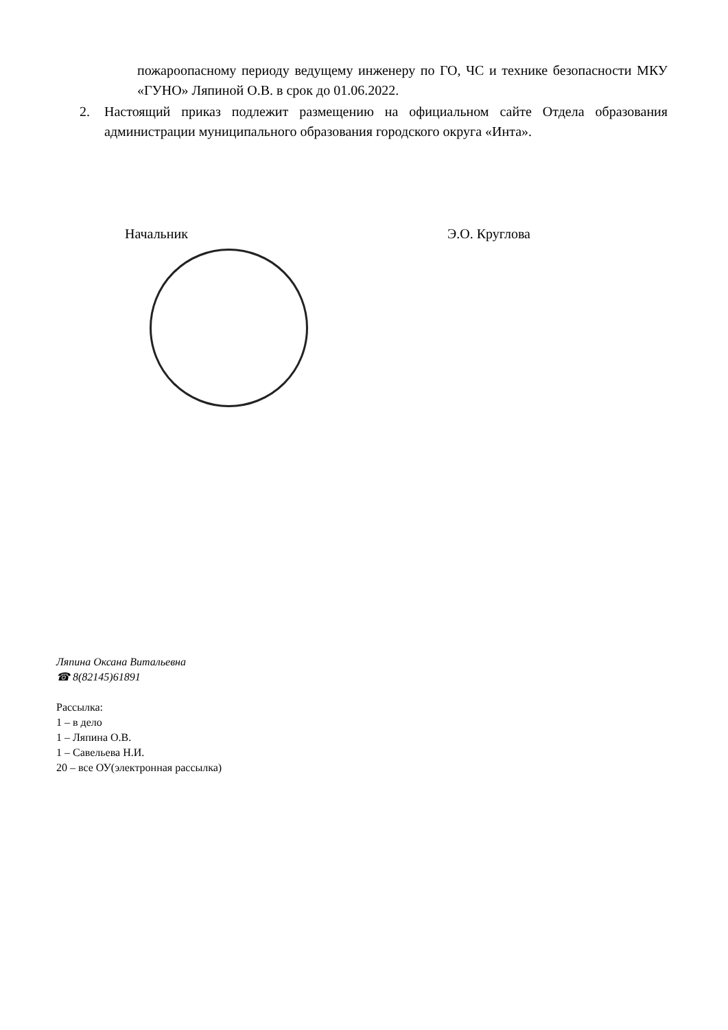пожароопасному периоду ведущему инженеру по ГО, ЧС и технике безопасности МКУ «ГУНО» Ляпиной О.В. в срок до 01.06.2022.
2. Настоящий приказ подлежит размещению на официальном сайте Отдела образования администрации муниципального образования городского округа «Инта».
Начальник Э.О. Круглова
Ляпина Оксана Витальевна
☎ 8(82145)61891
Рассылка:
1 – в дело
1 – Ляпина О.В.
1 – Савельева Н.И.
20 – все ОУ(электронная рассылка)